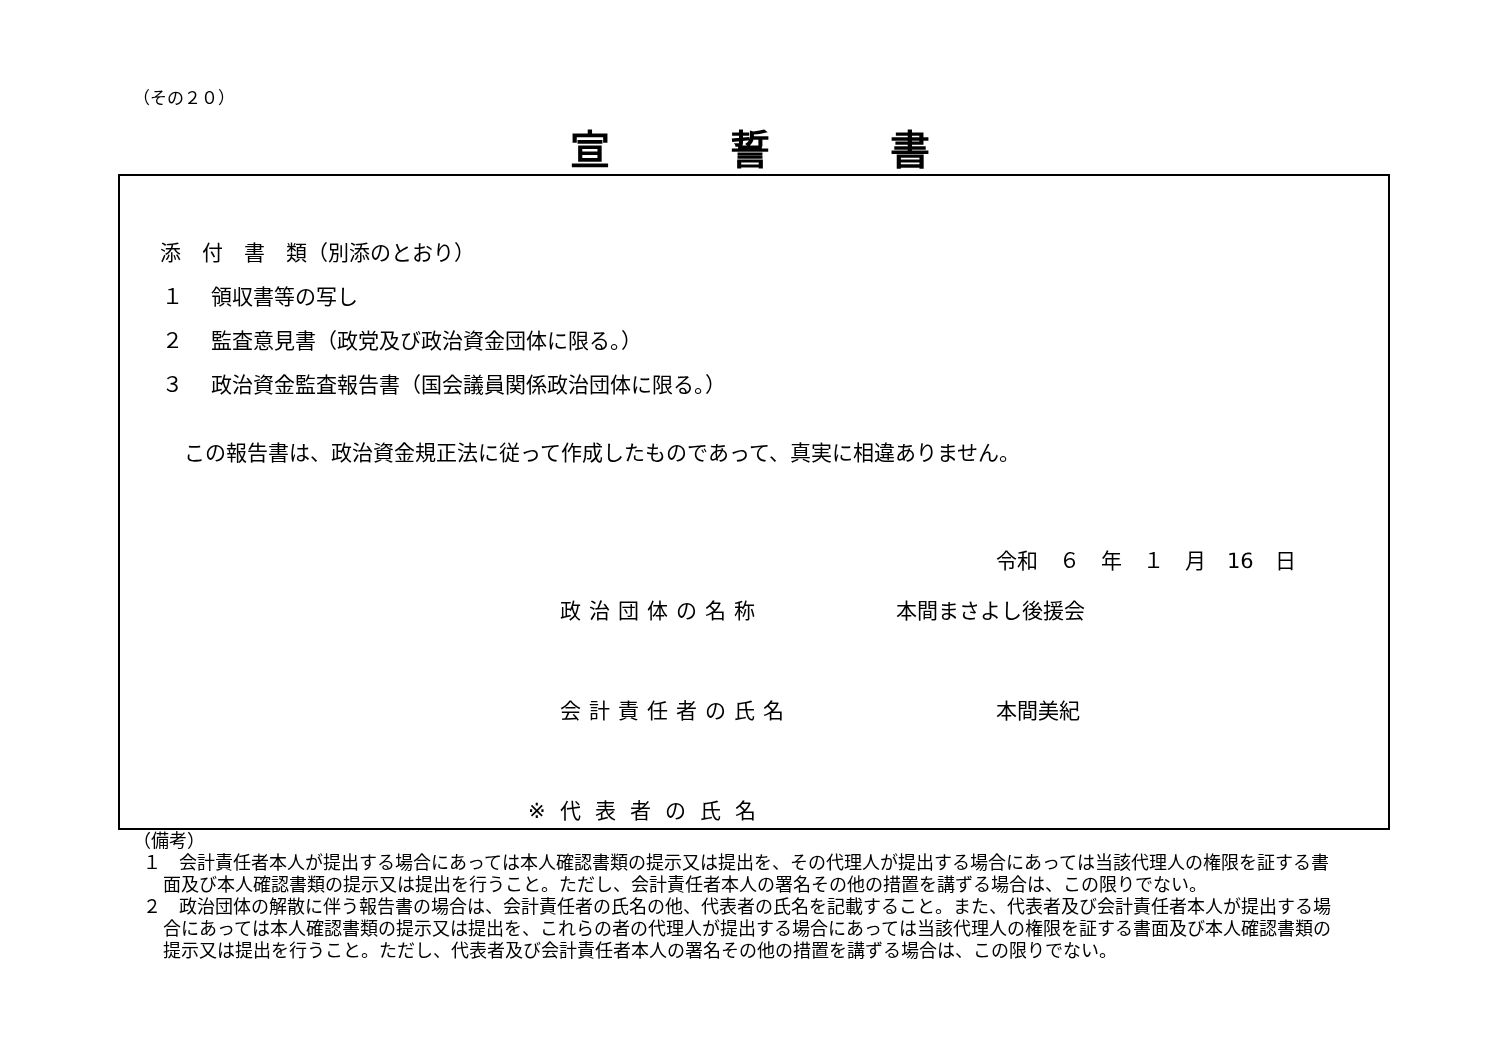（その２０）
宣誓書
添　付　書　類（別添のとおり）
１　 領収書等の写し
２　 監査意見書（政党及び政治資金団体に限る。）
３　 政治資金監査報告書（国会議員関係政治団体に限る。）
この報告書は、政治資金規正法に従って作成したものであって、真実に相違ありません。
令和　６　年　１　月　16　日
政治団体の名称 本間まさよし後援会
会計責任者の氏名 本間美紀
※代表者の氏名
（備考）
１　会計責任者本人が提出する場合にあっては本人確認書類の提示又は提出を、その代理人が提出する場合にあっては当該代理人の権限を証する書面及び本人確認書類の提示又は提出を行うこと。ただし、会計責任者本人の署名その他の措置を講ずる場合は、この限りでない。
２　政治団体の解散に伴う報告書の場合は、会計責任者の氏名の他、代表者の氏名を記載すること。また、代表者及び会計責任者本人が提出する場合にあっては本人確認書類の提示又は提出を、これらの者の代理人が提出する場合にあっては当該代理人の権限を証する書面及び本人確認書類の提示又は提出を行うこと。ただし、代表者及び会計責任者本人の署名その他の措置を講ずる場合は、この限りでない。